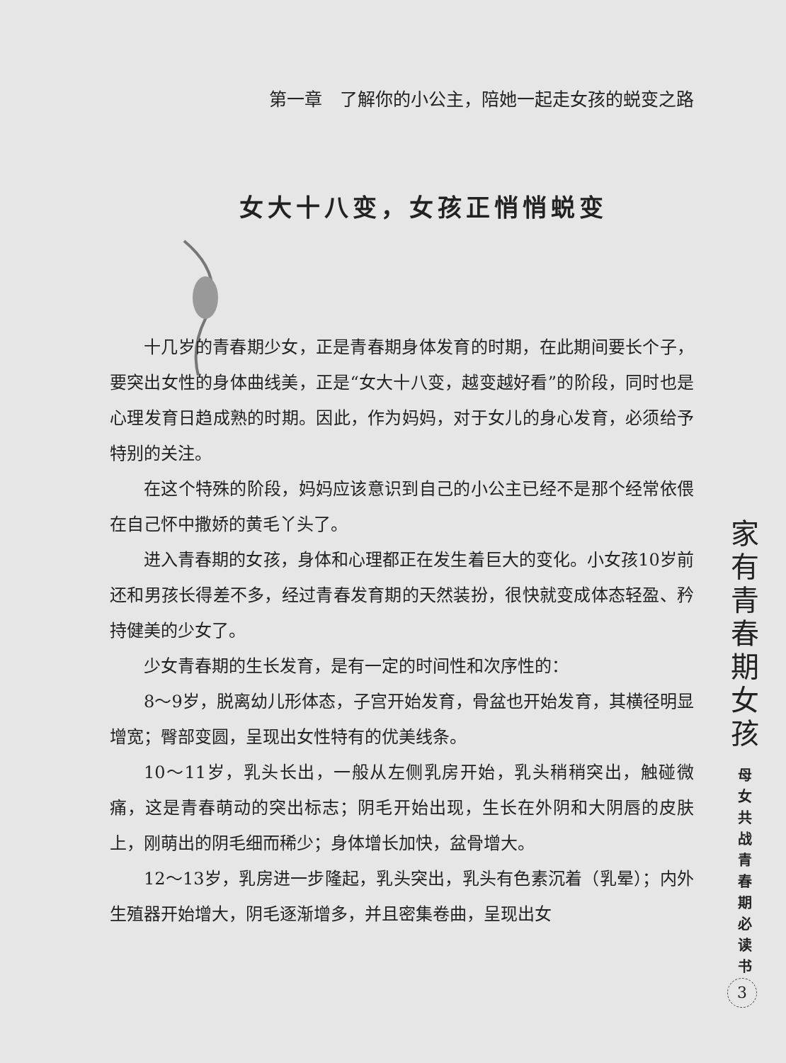第一章　了解你的小公主，陪她一起走女孩的蜕变之路
女大十八变，女孩正悄悄蜕变
十几岁的青春期少女，正是青春期身体发育的时期，在此期间要长个子，要突出女性的身体曲线美，正是“女大十八变，越变越好看”的阶段，同时也是心理发育日趋成熟的时期。因此，作为妈妈，对于女儿的身心发育，必须给予特别的关注。
在这个特殊的阶段，妈妈应该意识到自己的小公主已经不是那个经常依偎在自己怀中撒娇的黄毛丫头了。
进入青春期的女孩，身体和心理都正在发生着巨大的变化。小女孩10岁前还和男孩长得差不多，经过青春发育期的天然装扮，很快就变成体态轻盈、矜持健美的少女了。
少女青春期的生长发育，是有一定的时间性和次序性的：
8～9岁，脱离幼儿形体态，子宫开始发育，骨盆也开始发育，其横径明显增宽；臀部变圆，呈现出女性特有的优美线条。
10～11岁，乳头长出，一般从左侧乳房开始，乳头稍稍突出，触碰微痛，这是青春萌动的突出标志；阴毛开始出现，生长在外阴和大阴唇的皮肤上，刚萌出的阴毛细而稀少；身体增长加快，盆骨增大。
12～13岁，乳房进一步隆起，乳头突出，乳头有色素沉着（乳晕）；内外生殖器开始增大，阴毛逐渐增多，并且密集卷曲，呈现出女
家
有
青
春
期
女
孩
母
女
共
战
青
春
期
必
读
书
3